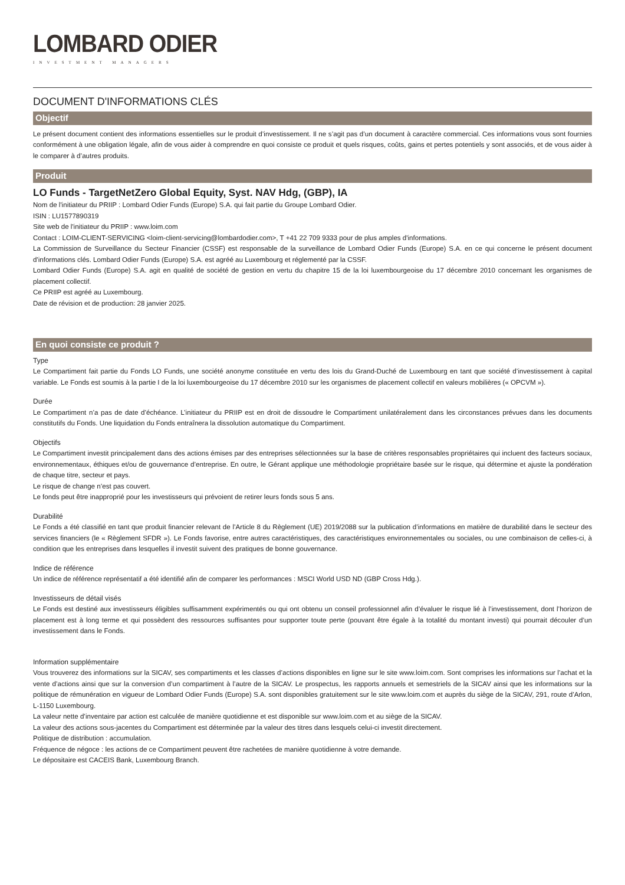LOMBARD ODIER
INVESTMENT MANAGERS
DOCUMENT D'INFORMATIONS CLÉS
Objectif
Le présent document contient des informations essentielles sur le produit d’investissement. Il ne s’agit pas d’un document à caractère commercial. Ces informations vous sont fournies conformément à une obligation légale, afin de vous aider à comprendre en quoi consiste ce produit et quels risques, coûts, gains et pertes potentiels y sont associés, et de vous aider à le comparer à d’autres produits.
Produit
LO Funds - TargetNetZero Global Equity, Syst. NAV Hdg, (GBP), IA
Nom de l'initiateur du PRIIP : Lombard Odier Funds (Europe) S.A. qui fait partie du Groupe Lombard Odier.
ISIN : LU1577890319
Site web de l'initiateur du PRIIP : www.loim.com
Contact : LOIM-CLIENT-SERVICING <loim-client-servicing@lombardodier.com>, T +41 22 709 9333 pour de plus amples d'informations.
La Commission de Surveillance du Secteur Financier (CSSF) est responsable de la surveillance de Lombard Odier Funds (Europe) S.A. en ce qui concerne le présent document d'informations clés. Lombard Odier Funds (Europe) S.A. est agréé au Luxembourg et réglementé par la CSSF.
Lombard Odier Funds (Europe) S.A. agit en qualité de société de gestion en vertu du chapitre 15 de la loi luxembourgeoise du 17 décembre 2010 concernant les organismes de placement collectif.
Ce PRIIP est agréé au Luxembourg.
Date de révision et de production: 28 janvier 2025.
En quoi consiste ce produit ?
Type
Le Compartiment fait partie du Fonds LO Funds, une société anonyme constituée en vertu des lois du Grand-Duché de Luxembourg en tant que société d’investissement à capital variable. Le Fonds est soumis à la partie I de la loi luxembourgeoise du 17 décembre 2010 sur les organismes de placement collectif en valeurs mobilières (« OPCVM »).
Durée
Le Compartiment n’a pas de date d’échéance. L’initiateur du PRIIP est en droit de dissoudre le Compartiment unilatéralement dans les circonstances prévues dans les documents constitutifs du Fonds. Une liquidation du Fonds entraînera la dissolution automatique du Compartiment.
Objectifs
Le Compartiment investit principalement dans des actions émises par des entreprises sélectionnées sur la base de critères responsables propriétaires qui incluent des facteurs sociaux, environnementaux, éthiques et/ou de gouvernance d’entreprise. En outre, le Gérant applique une méthodologie propriétaire basée sur le risque, qui détermine et ajuste la pondération de chaque titre, secteur et pays.
Le risque de change n’est pas couvert.
Le fonds peut être inapproprié pour les investisseurs qui prévoient de retirer leurs fonds sous 5 ans.
Durabilité
Le Fonds a été classifié en tant que produit financier relevant de l’Article 8 du Règlement (UE) 2019/2088 sur la publication d’informations en matière de durabilité dans le secteur des services financiers (le « Règlement SFDR »). Le Fonds favorise, entre autres caractéristiques, des caractéristiques environnementales ou sociales, ou une combinaison de celles-ci, à condition que les entreprises dans lesquelles il investit suivent des pratiques de bonne gouvernance.
Indice de référence
Un indice de référence représentatif a été identifié afin de comparer les performances : MSCI World USD ND (GBP Cross Hdg.).
Investisseurs de détail visés
Le Fonds est destiné aux investisseurs éligibles suffisamment expérimentés ou qui ont obtenu un conseil professionnel afin d’évaluer le risque lié à l’investissement, dont l’horizon de placement est à long terme et qui possèdent des ressources suffisantes pour supporter toute perte (pouvant être égale à la totalité du montant investi) qui pourrait découler d’un investissement dans le Fonds.
Information supplémentaire
Vous trouverez des informations sur la SICAV, ses compartiments et les classes d’actions disponibles en ligne sur le site www.loim.com. Sont comprises les informations sur l’achat et la vente d’actions ainsi que sur la conversion d’un compartiment à l’autre de la SICAV. Le prospectus, les rapports annuels et semestriels de la SICAV ainsi que les informations sur la politique de rémunération en vigueur de Lombard Odier Funds (Europe) S.A. sont disponibles gratuitement sur le site www.loim.com et auprès du siège de la SICAV, 291, route d’Arlon, L-1150 Luxembourg.
La valeur nette d’inventaire par action est calculée de manière quotidienne et est disponible sur www.loim.com et au siège de la SICAV.
La valeur des actions sous-jacentes du Compartiment est déterminée par la valeur des titres dans lesquels celui-ci investit directement.
Politique de distribution : accumulation.
Fréquence de négoce : les actions de ce Compartiment peuvent être rachetées de manière quotidienne à votre demande.
Le dépositaire est CACEIS Bank, Luxembourg Branch.